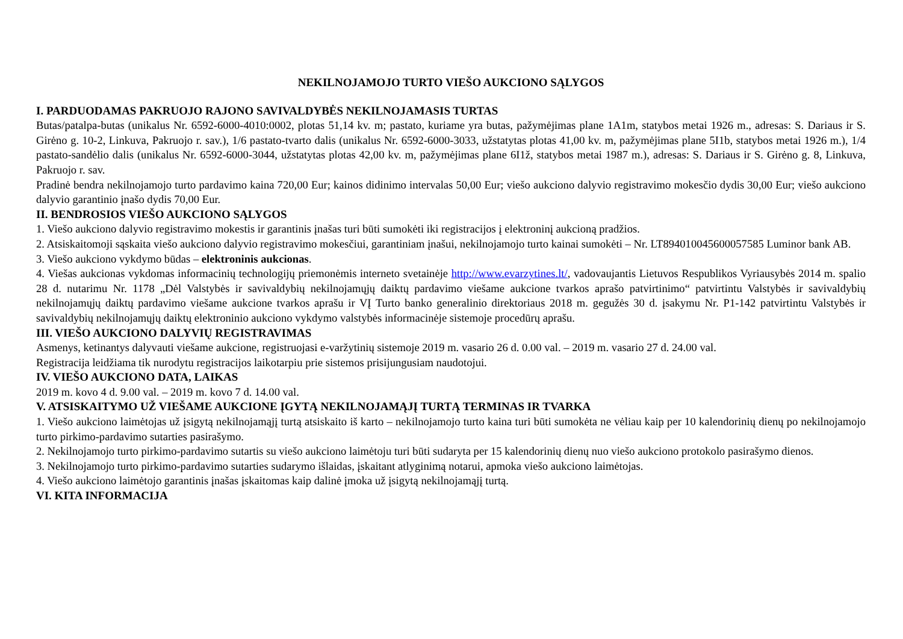NEKILNOJAMOJO TURTO VIEŠO AUKCIONO SĄLYGOS
I. PARDUODAMAS PAKRUOJO RAJONO SAVIVALDYBĖS NEKILNOJAMASIS TURTAS
Butas/patalpa-butas (unikalus Nr. 6592-6000-4010:0002, plotas 51,14 kv. m; pastato, kuriame yra butas, pažymėjimas plane 1A1m, statybos metai 1926 m., adresas: S. Dariaus ir S. Girėno g. 10-2, Linkuva, Pakruojo r. sav.), 1/6 pastato-tvarto dalis (unikalus Nr. 6592-6000-3033, užstatytas plotas 41,00 kv. m, pažymėjimas plane 5I1b, statybos metai 1926 m.), 1/4 pastato-sandėlio dalis (unikalus Nr. 6592-6000-3044, užstatytas plotas 42,00 kv. m, pažymėjimas plane 6I1ž, statybos metai 1987 m.), adresas: S. Dariaus ir S. Girėno g. 8, Linkuva, Pakruojo r. sav.
Pradinė bendra nekilnojamojo turto pardavimo kaina 720,00 Eur; kainos didinimo intervalas 50,00 Eur; viešo aukciono dalyvio registravimo mokesčio dydis 30,00 Eur; viešo aukciono dalyvio garantinio įnašo dydis 70,00 Eur.
II. BENDROSIOS VIEŠO AUKCIONO SĄLYGOS
1. Viešo aukciono dalyvio registravimo mokestis ir garantinis įnašas turi būti sumokėti iki registracijos į elektroninį aukcioną pradžios.
2. Atsiskaitomoji sąskaita viešo aukciono dalyvio registravimo mokesčiui, garantiniam įnašui, nekilnojamojo turto kainai sumokėti – Nr. LT894010045600057585 Luminor bank AB.
3. Viešo aukciono vykdymo būdas – elektroninis aukcionas.
4. Viešas aukcionas vykdomas informacinių technologijų priemonėmis interneto svetainėje http://www.evarzytines.lt/, vadovaujantis Lietuvos Respublikos Vyriausybės 2014 m. spalio 28 d. nutarimu Nr. 1178 „Dėl Valstybės ir savivaldybių nekilnojamųjų daiktų pardavimo viešame aukcione tvarkos aprašo patvirtinimo“ patvirtintu Valstybės ir savivaldybių nekilnojamųjų daiktų pardavimo viešame aukcione tvarkos aprašu ir VĮ Turto banko generalinio direktoriaus 2018 m. gegužės 30 d. įsakymu Nr. P1-142 patvirtintu Valstybės ir savivaldybių nekilnojamųjų daiktų elektroninio aukciono vykdymo valstybės informacinėje sistemoje procedūrų aprašu.
III. VIEŠO AUKCIONO DALYVIŲ REGISTRAVIMAS
Asmenys, ketinantys dalyvauti viešame aukcione, registruojasi e-varžytinių sistemoje 2019 m. vasario 26 d. 0.00 val. – 2019 m. vasario 27 d. 24.00 val.
Registracija leidžiama tik nurodytu registracijos laikotarpiu prie sistemos prisijungusiam naudotojui.
IV. VIEŠO AUKCIONO DATA, LAIKAS
2019 m. kovo 4 d. 9.00 val. – 2019 m. kovo 7 d. 14.00 val.
V. ATSISKAITYMO UŽ VIEŠAME AUKCIONE ĮGYTĄ NEKILNOJAMĄJĮ TURTĄ TERMINAS IR TVARKA
1. Viešo aukciono laimėtojas už įsigytą nekilnojamąjį turtą atsiskaito iš karto – nekilnojamojo turto kaina turi būti sumokėta ne vėliau kaip per 10 kalendorinių dienų po nekilnojamojo turto pirkimo-pardavimo sutarties pasirašymo.
2. Nekilnojamojo turto pirkimo-pardavimo sutartis su viešo aukciono laimėtoju turi būti sudaryta per 15 kalendorinių dienų nuo viešo aukciono protokolo pasirašymo dienos.
3. Nekilnojamojo turto pirkimo-pardavimo sutarties sudarymo išlaidas, įskaitant atlyginimą notarui, apmoka viešo aukciono laimėtojas.
4. Viešo aukciono laimėtojo garantinis įnašas įskaitomas kaip dalinė įmoka už įsigytą nekilnojamąjį turtą.
VI. KITA INFORMACIJA